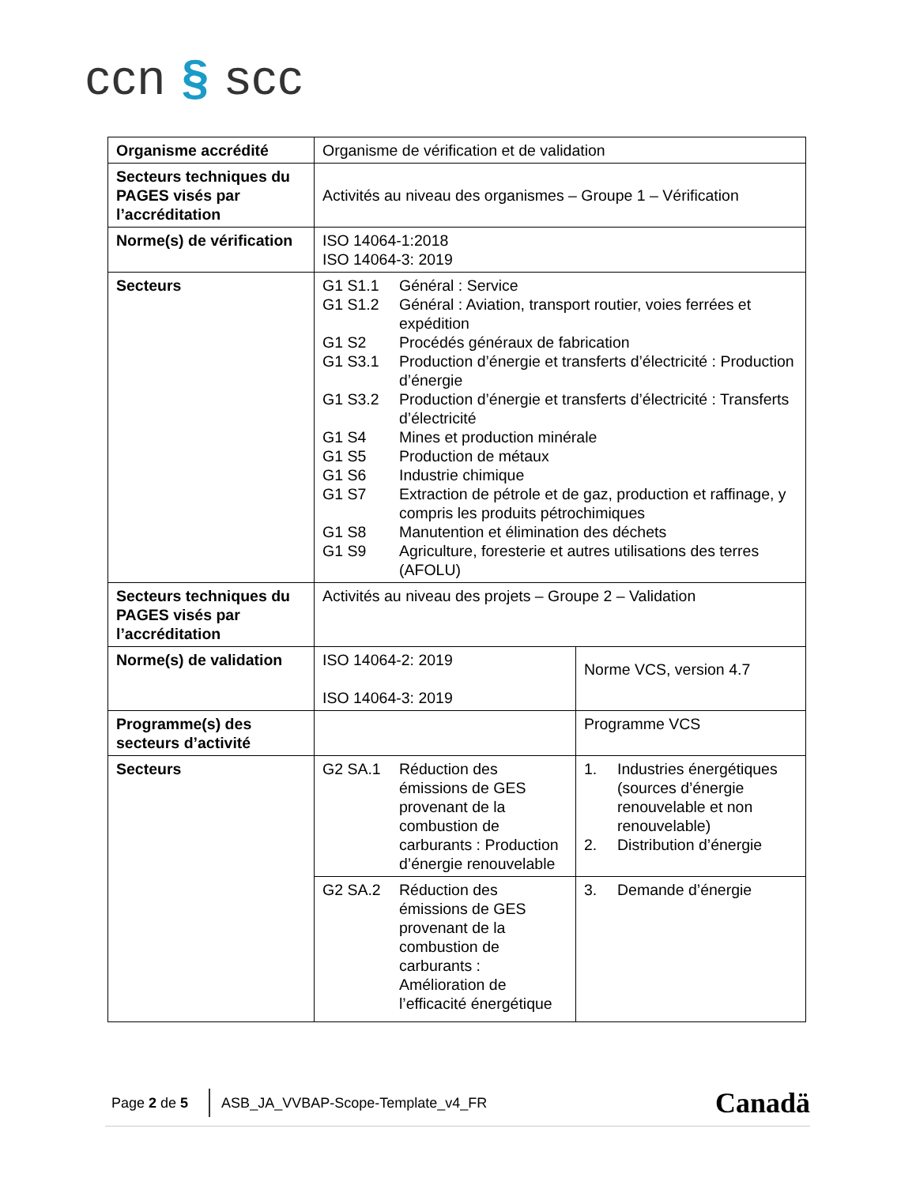ccn § scc
| Organisme accrédité | Organisme de vérification et de validation | |
| Secteurs techniques du PAGES visés par l’accréditation | Activités au niveau des organismes – Groupe 1 – Vérification | |
| Norme(s) de vérification | ISO 14064-1:2018 ISO 14064-3: 2019 | |
| Secteurs | G1 S1.1 Général : Service G1 S1.2 Général : Aviation, transport routier, voies ferrées et expédition G1 S2 Procédés généraux de fabrication G1 S3.1 Production d’énergie et transferts d’électricité : Production d’énergie G1 S3.2 Production d’énergie et transferts d’électricité : Transferts d’électricité G1 S4 Mines et production minérale G1 S5 Production de métaux G1 S6 Industrie chimique G1 S7 Extraction de pétrole et de gaz, production et raffinage, y compris les produits pétrochimiques G1 S8 Manutention et élimination des déchets G1 S9 Agriculture, foresterie et autres utilisations des terres (AFOLU) | |
| Secteurs techniques du PAGES visés par l’accréditation | Activités au niveau des projets – Groupe 2 – Validation | |
| Norme(s) de validation | ISO 14064-2: 2019 ISO 14064-3: 2019 | Norme VCS, version 4.7 |
| Programme(s) des secteurs d’activité | | Programme VCS |
| Secteurs | G2 SA.1 Réduction des émissions de GES provenant de la combustion de carburants : Production d’énergie renouvelable | 1. Industries énergétiques (sources d’énergie renouvelable et non renouvelable) 2. Distribution d’énergie |
| | G2 SA.2 Réduction des émissions de GES provenant de la combustion de carburants : Amélioration de l’efficacité énergétique | 3. Demande d’énergie |
Page 2 de 5 ASB_JA_VVBAP-Scope-Template_v4_FR Canadä